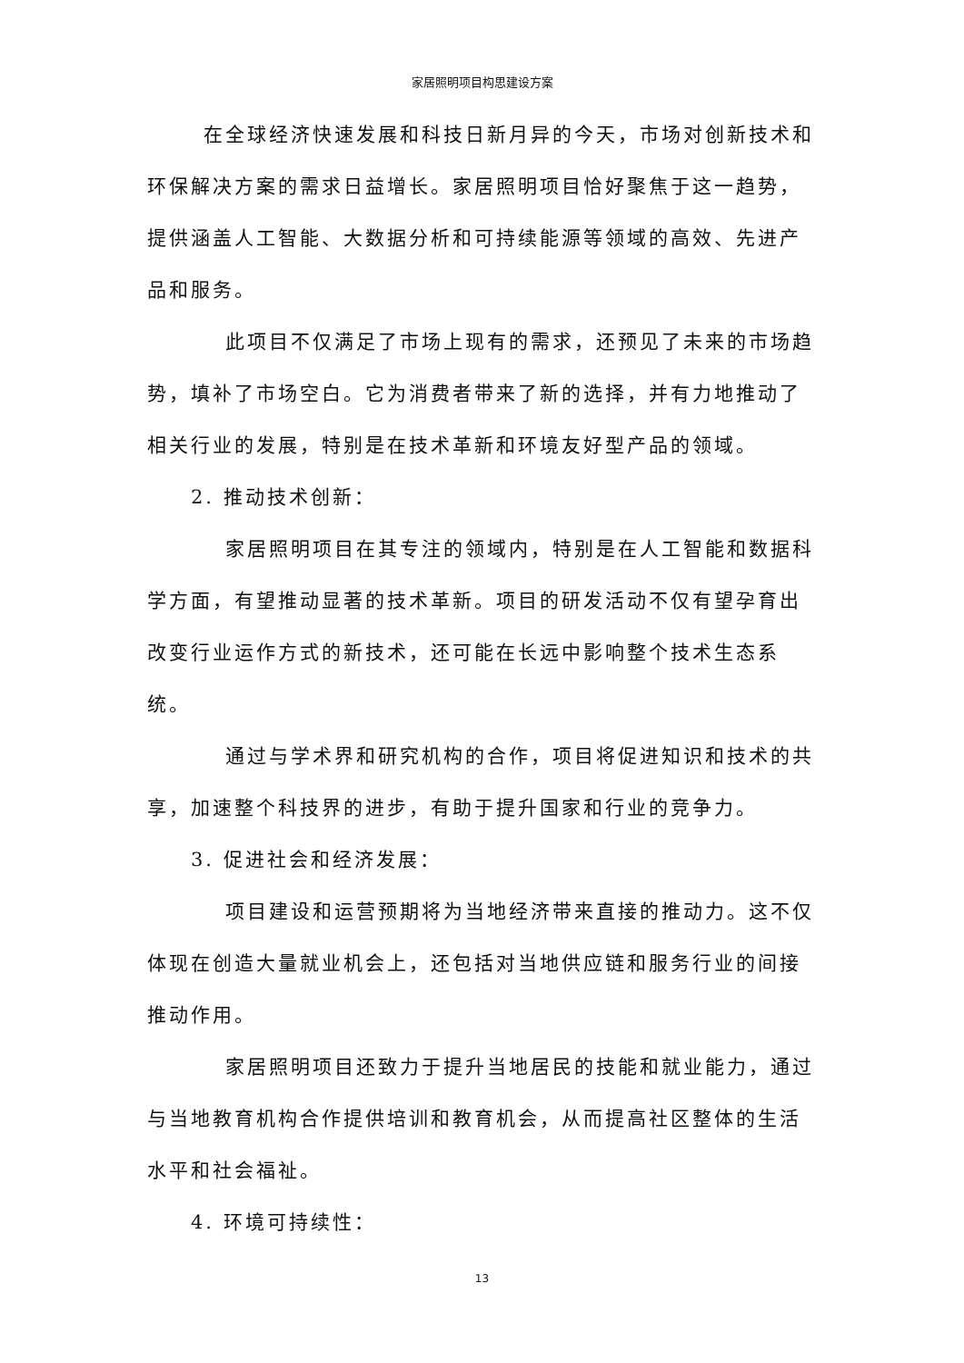家居照明项目构思建设方案
在全球经济快速发展和科技日新月异的今天，市场对创新技术和环保解决方案的需求日益增长。家居照明项目恰好聚焦于这一趋势，提供涵盖人工智能、大数据分析和可持续能源等领域的高效、先进产品和服务。
此项目不仅满足了市场上现有的需求，还预见了未来的市场趋势，填补了市场空白。它为消费者带来了新的选择，并有力地推动了相关行业的发展，特别是在技术革新和环境友好型产品的领域。
2. 推动技术创新：
家居照明项目在其专注的领域内，特别是在人工智能和数据科学方面，有望推动显著的技术革新。项目的研发活动不仅有望孕育出改变行业运作方式的新技术，还可能在长远中影响整个技术生态系统。
通过与学术界和研究机构的合作，项目将促进知识和技术的共享，加速整个科技界的进步，有助于提升国家和行业的竞争力。
3. 促进社会和经济发展：
项目建设和运营预期将为当地经济带来直接的推动力。这不仅体现在创造大量就业机会上，还包括对当地供应链和服务行业的间接推动作用。
家居照明项目还致力于提升当地居民的技能和就业能力，通过与当地教育机构合作提供培训和教育机会，从而提高社区整体的生活水平和社会福祉。
4. 环境可持续性：
13